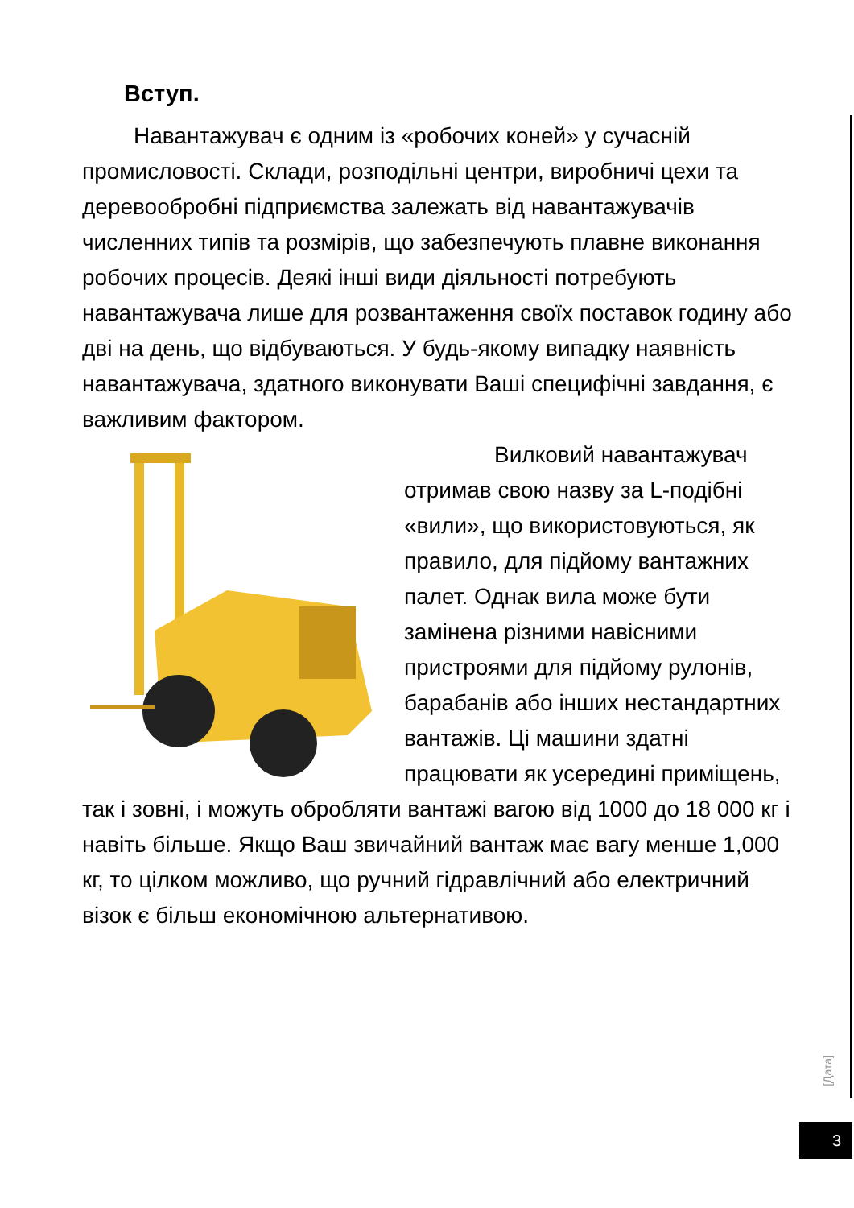Вступ.
Навантажувач є одним із «робочих коней» у сучасній промисловості. Склади, розподільні центри, виробничі цехи та деревообробні підприємства залежать від навантажувачів численних типів та розмірів, що забезпечують плавне виконання робочих процесів. Деякі інші види діяльності потребують навантажувача лише для розвантаження своїх поставок годину або дві на день, що відбуваються. У будь-якому випадку наявність навантажувача, здатного виконувати Ваші специфічні завдання, є важливим фактором.
Вилковий навантажувач отримав свою назву за L-подібні «вили», що використовуються, як правило, для підйому вантажних палет. Однак вила може бути замінена різними навісними пристроями для підйому рулонів, барабанів або інших нестандартних вантажів. Ці машини здатні працювати як усередині приміщень, так і зовні, і можуть обробляти вантажі вагою від 1000 до 18 000 кг і навіть більше. Якщо Ваш звичайний вантаж має вагу менше 1,000 кг, то цілком можливо, що ручний гідравлічний або електричний візок є більш економічною альтернативою.
[Дата]
3